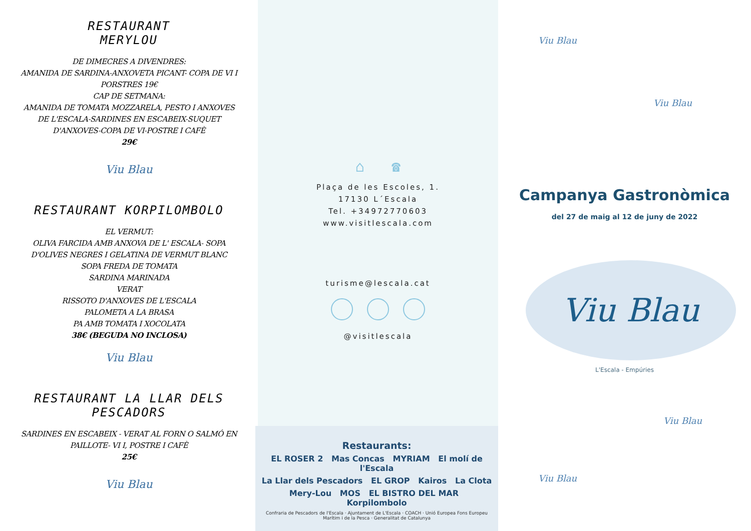RESTAURANT
MERYLOU
DE DIMECRES A DIVENDRES:
AMANIDA DE SARDINA-ANXOVETA PICANT- COPA DE VI I
PORSTRES 19€
CAP DE SETMANA:
AMANIDA DE TOMATA MOZZARELA, PESTO I ANXOVES
DE L'ESCALA-SARDINES EN ESCABEIX-SUQUET
D'ANXOVES-COPA DE VI-POSTRE I CAFÈ
29€
Viu Blau
RESTAURANT KORPILOMBOLO
EL VERMUT:
OLIVA FARCIDA AMB ANXOVA DE L' ESCALA- SOPA
D'OLIVES NEGRES I GELATINA DE VERMUT BLANC
SOPA FREDA DE TOMATA
SARDINA MARINADA
VERAT
RISSOTO D'ANXOVES DE L'ESCALA
PALOMETA A LA BRASA
PA AMB TOMATA I XOCOLATA
38€ (BEGUDA NO INCLOSA)
Viu Blau
RESTAURANT LA LLAR DELS
PESCADORS
SARDINES EN ESCABEIX - VERAT AL FORN O SALMÓ EN
PAILLOTE- VI I, POSTRE I CAFÈ
25€
Viu Blau
⌂ ☎
Plaça de les Escoles, 1.
17130 L´Escala
Tel. +34972770603
www.visitlescala.com
turisme@lescala.cat
@visitlescala
Restaurants:
EL ROSER 2 Mas Concas MYRIAM El molí de l'Escala
La Llar dels Pescadors EL GROP Kairos La Clota
Mery-Lou MOS EL BISTRO DEL MAR Korpilombolo
Confraria de Pescadors de l'Escala · Ajuntament de L'Escala · COACH · Unió Europea Fons Europeu Marítim i de la Pesca · Generalitat de Catalunya
Viu Blau
Viu Blau
Campanya Gastronòmica
del 27 de maig al 12 de juny de 2022
Viu Blau
L'Escala - Empúries
Viu Blau
Viu Blau